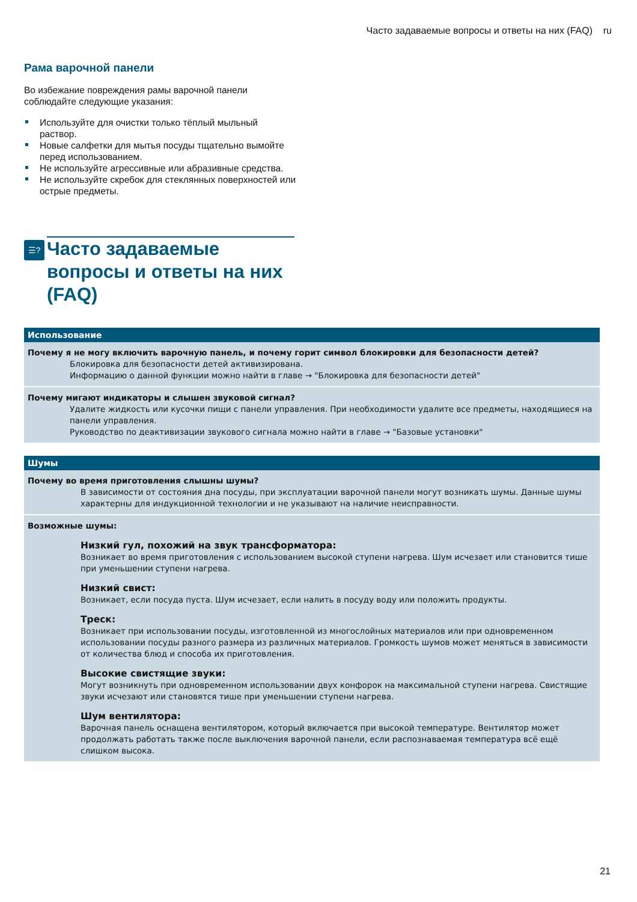Часто задаваемые вопросы и ответы на них (FAQ) ru
Рама варочной панели
Во избежание повреждения рамы варочной панели соблюдайте следующие указания:
Используйте для очистки только тёплый мыльный раствор.
Новые салфетки для мытья посуды тщательно вымойте перед использованием.
Не используйте агрессивные или абразивные средства.
Не используйте скребок для стеклянных поверхностей или острые предметы.
☰?
Часто задаваемые вопросы и ответы на них (FAQ)
| Использование |
| --- |
| Почему я не могу включить варочную панель, и почему горит символ блокировки для безопасности детей? Блокировка для безопасности детей активизирована. Информацию о данной функции можно найти в главе → "Блокировка для безопасности детей" |
| Почему мигают индикаторы и слышен звуковой сигнал? Удалите жидкость или кусочки пищи с панели управления. При необходимости удалите все предметы, находящиеся на панели управления. Руководство по деактивизации звукового сигнала можно найти в главе → "Базовые установки" |
| Шумы |
| --- |
| Почему во время приготовления слышны шумы? В зависимости от состояния дна посуды, при эксплуатации варочной панели могут возникать шумы. Данные шумы характерны для индукционной технологии и не указывают на наличие неисправности. |
| Возможные шумы: Низкий гул, похожий на звук трансформатора: Возникает во время приготовления с использованием высокой ступени нагрева. Шум исчезает или становится тише при уменьшении ступени нагрева. Низкий свист: Возникает, если посуда пуста. Шум исчезает, если налить в посуду воду или положить продукты. Треск: Возникает при использовании посуды, изготовленной из многослойных материалов или при одновременном использовании посуды разного размера из различных материалов. Громкость шумов может меняться в зависимости от количества блюд и способа их приготовления. Высокие свистящие звуки: Могут возникнуть при одновременном использовании двух конфорок на максимальной ступени нагрева. Свистящие звуки исчезают или становятся тише при уменьшении ступени нагрева. Шум вентилятора: Варочная панель оснащена вентилятором, который включается при высокой температуре. Вентилятор может продолжать работать также после выключения варочной панели, если распознаваемая температура всё ещё слишком высока. |
21